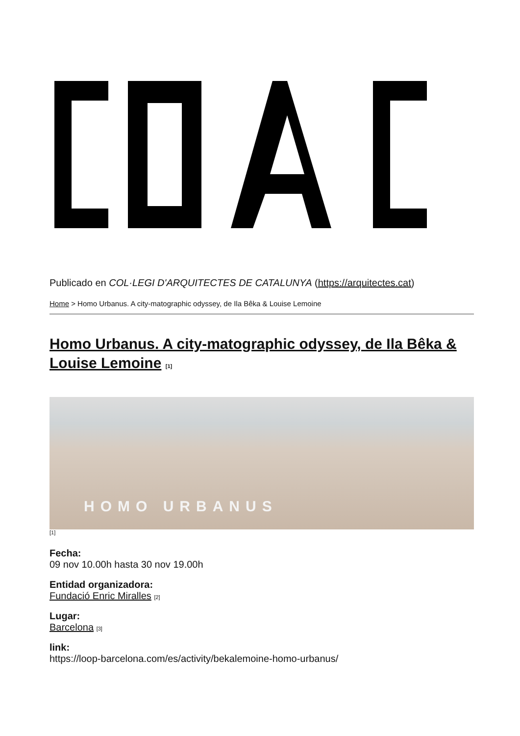Publicado en COL·LEGI D'ARQUITECTES DE CATALUNYA (https://arquitectes.cat)
Home > Homo Urbanus. A city-matographic odyssey, de Ila Bêka & Louise Lemoine
Homo Urbanus. A city-matographic odyssey, de Ila Bêka & Louise Lemoine [1]
HOMO URBANUS
[1]
Fecha:
09 nov 10.00h hasta 30 nov 19.00h
Entidad organizadora:
Fundació Enric Miralles [2]
Lugar:
Barcelona [3]
link:
https://loop-barcelona.com/es/activity/bekalemoine-homo-urbanus/